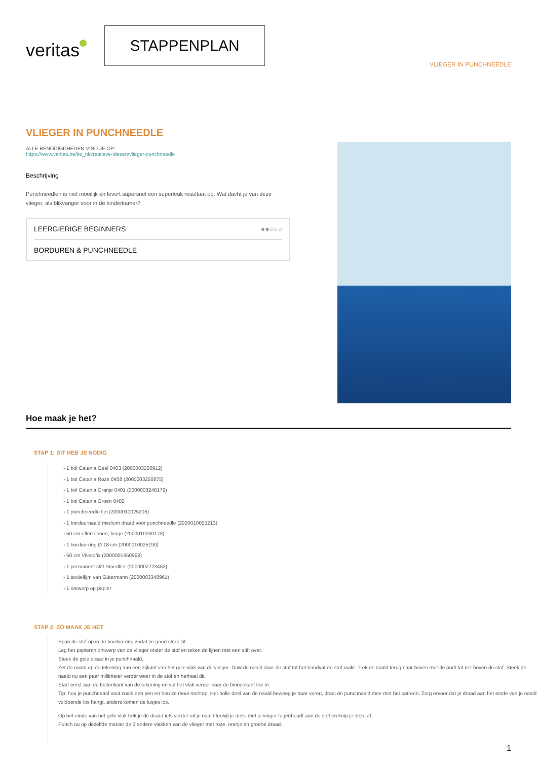veritas
STAPPENPLAN
VLIEGER IN PUNCHNEEDLE
VLIEGER IN PUNCHNEEDLE
ALLE BENODIGDHEDEN VIND JE OP:
https://www.veritas.be/be_nl/creatieve-ideeen/vlieger-punchneedle
Beschrijving
Punchneedlen is niet moeilijk en levert supersnel een superleuk resultaat op. Wat dacht je van deze vlieger, als blikvanger voor in de kinderkamer?
LEERGIERIGE BEGINNERS ●●○○○
BORDUREN & PUNCHNEEDLE
Hoe maak je het?
STAP 1: DIT HEB JE NODIG
› 1 bol Catania Geel 0403 (2000003250912)
› 1 bol Catania Roze 0408 (2000003250875)
› 1 bol Catania Oranje 0401 (2000003248179)
› 1 bol Catania Groen 0402
› 1 punchneedle fijn (2000010025206)
› 1 borduurnaald medium draad voor punchneedle (2000010025213)
› 50 cm effen linnen, beige (2000010000173)
› 1 borduurring Ø 18 cm (2000010025190)
› 50 cm Vliesofix (2000001950968)
› 1 permanent stift Staedtler (2000002723462)
› 1 textiellijm van Gütermann (2000003348961)
› 1 ontwerp op papier
STAP 2: ZO MAAK JE HET
Span de stof op in de borduurring zodat ze goed strak zit.
Leg het papieren ontwerp van de vlieger onder de stof en teken de lijnen met een stift over.
Steek de gele draad in je punchnaald.
Zet de naald op de tekening aan een zijkant van het gele vlak van de vlieger. Duw de naald door de stof tot het handvat de stof raakt. Trek de naald terug naar boven met de punt tot net boven de stof. Steek de naald nu een paar millimeter verder weer in de stof en herhaal dit.
Start eerst aan de buitenkant van de tekening en vul het vlak verder naar de binnenkant toe in.
Tip: hou je punchnaald vast zoals een pen en hou ze mooi rechtop. Het holle deel van de naald beweeg je naar voren, draai de punchnaald mee met het patroon. Zorg ervoor dat je draad aan het einde van je naald voldoende los hangt, anders komen de lusjes los.
Op het einde van het gele vlak trek je de draad iets verder uit je naald terwijl je deze met je vinger tegenhoudt aan de stof en knip je deze af.
Punch nu op dezelfde manier de 3 andere vlakken van de vlieger met roze, oranje en groene draad.
1